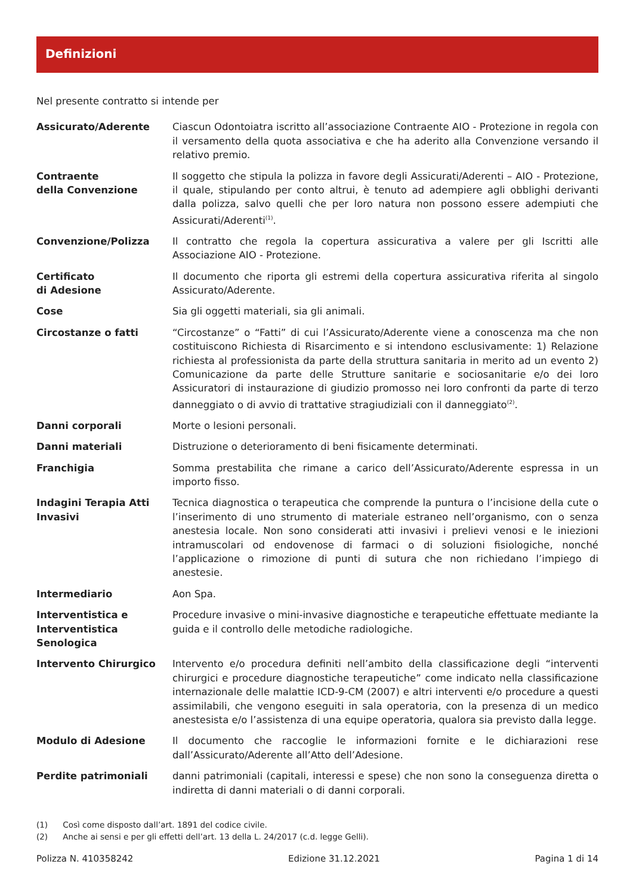Definizioni
Nel presente contratto si intende per
Assicurato/Aderente Ciascun Odontoiatra iscritto all’associazione Contraente AIO - Protezione in regola con il versamento della quota associativa e che ha aderito alla Convenzione versando il relativo premio.
Contraente
della Convenzione
Il soggetto che stipula la polizza in favore degli Assicurati/Aderenti – AIO - Protezione, il quale, stipulando per conto altrui, è tenuto ad adempiere agli obblighi derivanti dalla polizza, salvo quelli che per loro natura non possono essere adempiuti che Assicurati/Aderenti<sup>(1)</sup>.
Convenzione/Polizza Il contratto che regola la copertura assicurativa a valere per gli Iscritti alle Associazione AIO - Protezione.
Certificato
di Adesione
Il documento che riporta gli estremi della copertura assicurativa riferita al singolo Assicurato/Aderente.
Cose Sia gli oggetti materiali, sia gli animali.
Circostanze o fatti “Circostanze” o “Fatti” di cui l’Assicurato/Aderente viene a conoscenza ma che non costituiscono Richiesta di Risarcimento e si intendono esclusivamente: 1) Relazione richiesta al professionista da parte della struttura sanitaria in merito ad un evento 2) Comunicazione da parte delle Strutture sanitarie e sociosanitarie e/o dei loro Assicuratori di instaurazione di giudizio promosso nei loro confronti da parte di terzo danneggiato o di avvio di trattative stragiudiziali con il danneggiato<sup>(2)</sup>.
Danni corporali Morte o lesioni personali.
Danni materiali Distruzione o deterioramento di beni fisicamente determinati.
Franchigia Somma prestabilita che rimane a carico dell’Assicurato/Aderente espressa in un importo fisso.
Indagini Terapia Atti Invasivi
Tecnica diagnostica o terapeutica che comprende la puntura o l’incisione della cute o l’inserimento di uno strumento di materiale estraneo nell’organismo, con o senza anestesia locale. Non sono considerati atti invasivi i prelievi venosi e le iniezioni intramuscolari od endovenose di farmaci o di soluzioni fisiologiche, nonché l’applicazione o rimozione di punti di sutura che non richiedano l’impiego di anestesie.
Intermediario Aon Spa.
Interventistica e Interventistica Senologica
Procedure invasive o mini-invasive diagnostiche e terapeutiche effettuate mediante la guida e il controllo delle metodiche radiologiche.
Intervento Chirurgico Intervento e/o procedura definiti nell’ambito della classificazione degli “interventi chirurgici e procedure diagnostiche terapeutiche” come indicato nella classificazione internazionale delle malattie ICD-9-CM (2007) e altri interventi e/o procedure a questi assimilabili, che vengono eseguiti in sala operatoria, con la presenza di un medico anestesista e/o l’assistenza di una equipe operatoria, qualora sia previsto dalla legge.
Modulo di Adesione Il documento che raccoglie le informazioni fornite e le dichiarazioni rese dall’Assicurato/Aderente all’Atto dell’Adesione.
Perdite patrimoniali danni patrimoniali (capitali, interessi e spese) che non sono la conseguenza diretta o indiretta di danni materiali o di danni corporali.
(1) Così come disposto dall’art. 1891 del codice civile.
(2) Anche ai sensi e per gli effetti dell’art. 13 della L. 24/2017 (c.d. legge Gelli).
Polizza N. 410358242 Edizione 31.12.2021 Pagina 1 di 14